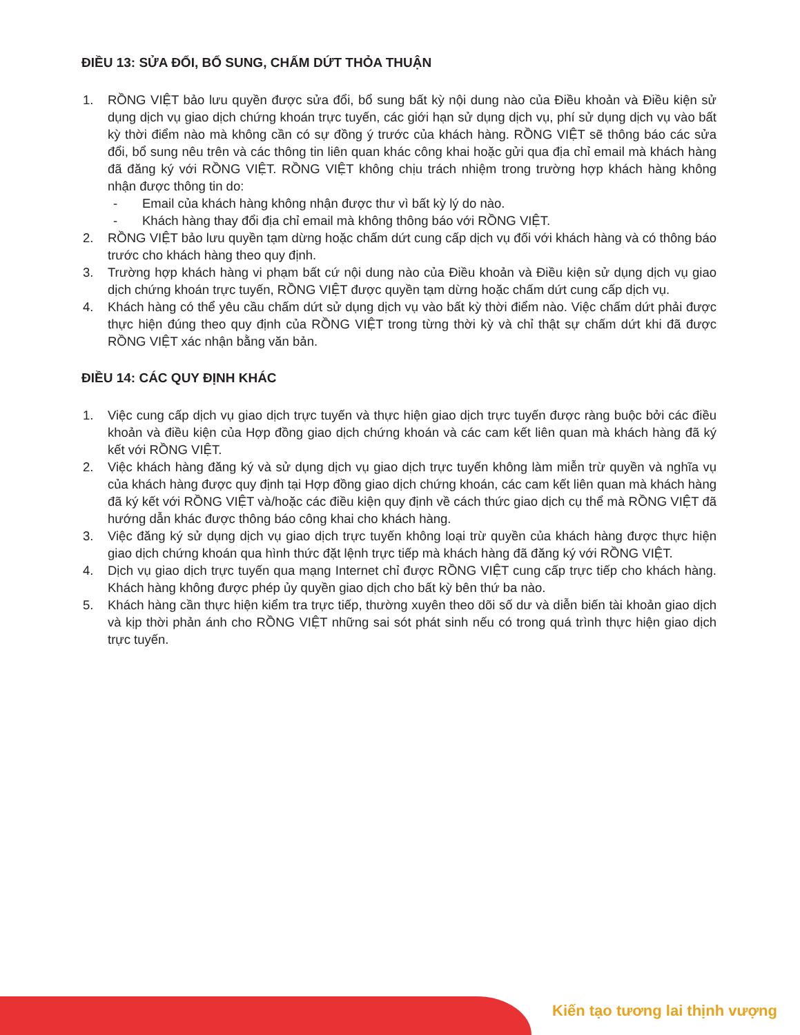ĐIỀU 13: SỬA ĐỔI, BỔ SUNG, CHẤM DỨT THỎA THUẬN
1. RỒNG VIỆT bảo lưu quyền được sửa đổi, bổ sung bất kỳ nội dung nào của Điều khoản và Điều kiện sử dụng dịch vụ giao dịch chứng khoán trực tuyến, các giới hạn sử dụng dịch vụ, phí sử dụng dịch vụ vào bất kỳ thời điểm nào mà không cần có sự đồng ý trước của khách hàng. RỒNG VIỆT sẽ thông báo các sửa đổi, bổ sung nêu trên và các thông tin liên quan khác công khai hoặc gửi qua địa chỉ email mà khách hàng đã đăng ký với RỒNG VIỆT. RỒNG VIỆT không chịu trách nhiệm trong trường hợp khách hàng không nhận được thông tin do:
- Email của khách hàng không nhận được thư vì bất kỳ lý do nào.
- Khách hàng thay đổi địa chỉ email mà không thông báo với RỒNG VIỆT.
2. RỒNG VIỆT bảo lưu quyền tạm dừng hoặc chấm dứt cung cấp dịch vụ đối với khách hàng và có thông báo trước cho khách hàng theo quy định.
3. Trường hợp khách hàng vi phạm bất cứ nội dung nào của Điều khoản và Điều kiện sử dụng dịch vụ giao dịch chứng khoán trực tuyến, RỒNG VIỆT được quyền tạm dừng hoặc chấm dứt cung cấp dịch vụ.
4. Khách hàng có thể yêu cầu chấm dứt sử dụng dịch vụ vào bất kỳ thời điểm nào. Việc chấm dứt phải được thực hiện đúng theo quy định của RỒNG VIỆT trong từng thời kỳ và chỉ thật sự chấm dứt khi đã được RỒNG VIỆT xác nhận bằng văn bản.
ĐIỀU 14: CÁC QUY ĐỊNH KHÁC
1. Việc cung cấp dịch vụ giao dịch trực tuyến và thực hiện giao dịch trực tuyến được ràng buộc bởi các điều khoản và điều kiện của Hợp đồng giao dịch chứng khoán và các cam kết liên quan mà khách hàng đã ký kết với RỒNG VIỆT.
2. Việc khách hàng đăng ký và sử dụng dịch vụ giao dịch trực tuyến không làm miễn trừ quyền và nghĩa vụ của khách hàng được quy định tại Hợp đồng giao dịch chứng khoán, các cam kết liên quan mà khách hàng đã ký kết với RỒNG VIỆT và/hoặc các điều kiện quy định về cách thức giao dịch cụ thể mà RỒNG VIỆT đã hướng dẫn khác được thông báo công khai cho khách hàng.
3. Việc đăng ký sử dụng dịch vụ giao dịch trực tuyến không loại trừ quyền của khách hàng được thực hiện giao dịch chứng khoán qua hình thức đặt lệnh trực tiếp mà khách hàng đã đăng ký với RỒNG VIỆT.
4. Dịch vụ giao dịch trực tuyến qua mạng Internet chỉ được RỒNG VIỆT cung cấp trực tiếp cho khách hàng. Khách hàng không được phép ủy quyền giao dịch cho bất kỳ bên thứ ba nào.
5. Khách hàng cần thực hiện kiểm tra trực tiếp, thường xuyên theo dõi số dư và diễn biến tài khoản giao dịch và kịp thời phản ánh cho RỒNG VIỆT những sai sót phát sinh nếu có trong quá trình thực hiện giao dịch trực tuyến.
Kiến tạo tương lai thịnh vượng